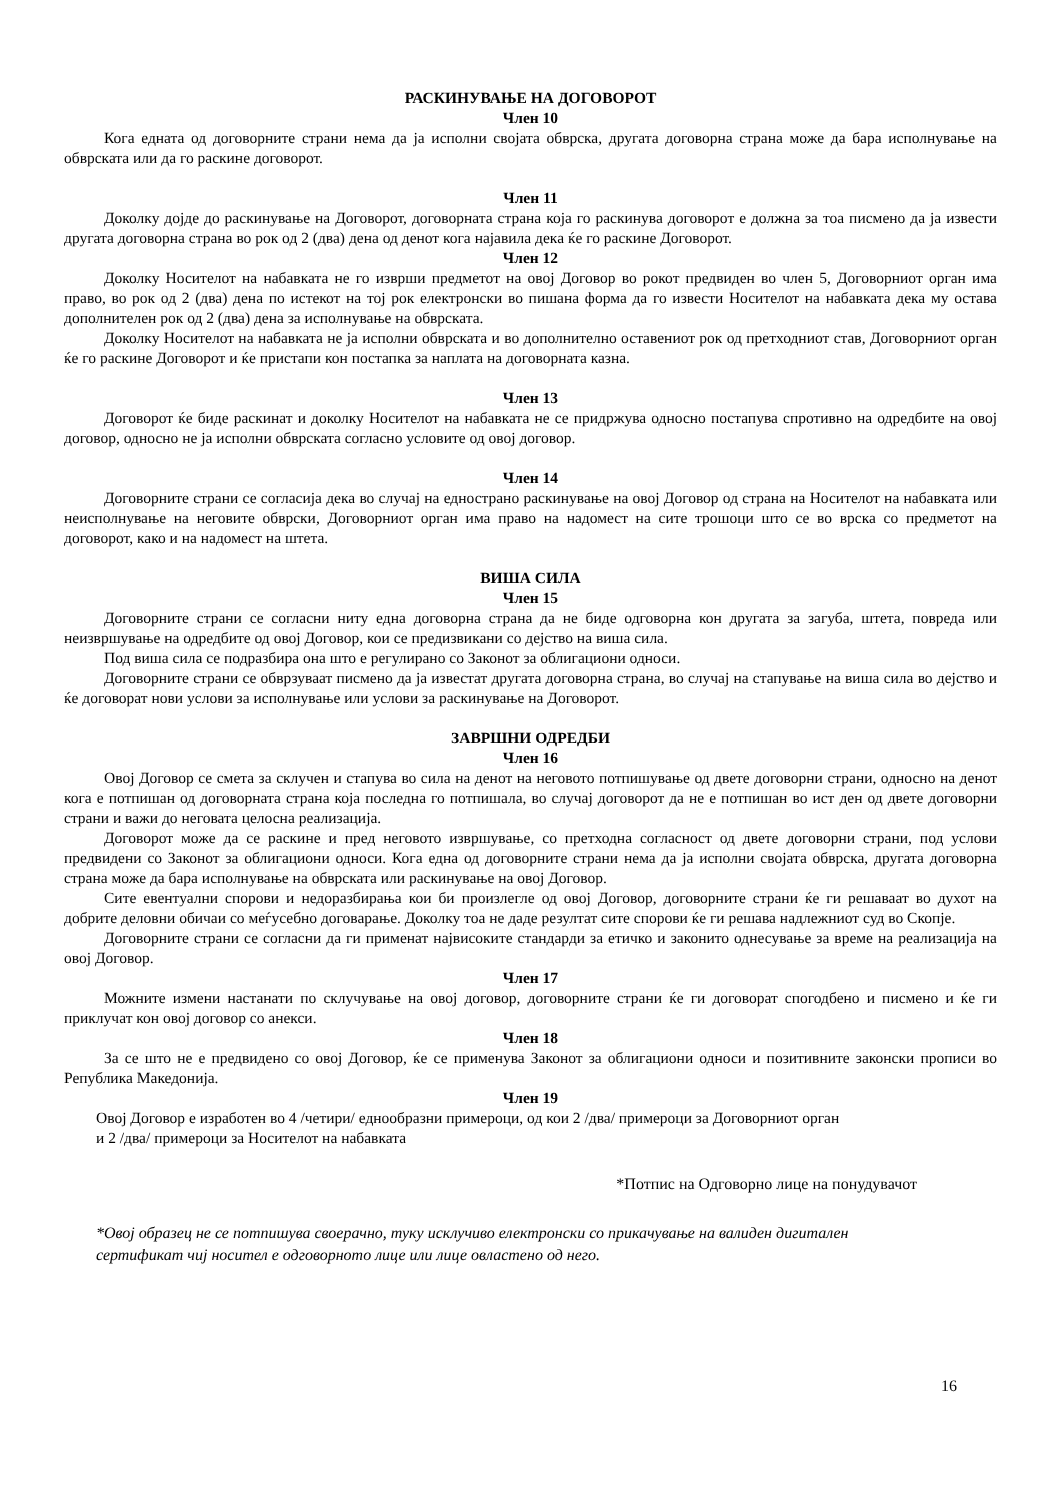РАСКИНУВАЊЕ НА ДОГОВОРОТ
Член 10
Кога едната од договорните страни нема да ја исполни својата обврска, другата договорна страна може да бара исполнување на обврската или да го раскине договорот.
Член 11
Доколку дојде до раскинување на Договорот, договорната страна која го раскинува договорот е должна за тоа писмено да ја извести другата договорна страна во рок од 2 (два) дена од денот кога најавила дека ќе го раскине Договорот.
Член 12
Доколку Носителот на набавката не го изврши предметот на овој Договор во рокот предвиден во член 5, Договорниот орган има право, во рок од 2 (два) дена по истекот на тој рок електронски во пишана форма да го извести Носителот на набавката дека му остава дополнителен рок од 2 (два) дена за исполнување на обврската.
Доколку Носителот на набавката не ја исполни обврската и во дополнително оставениот рок од претходниот став, Договорниот орган ќе го раскине Договорот и ќе пристапи кон постапка за наплата на договорната казна.
Член 13
Договорот ќе биде раскинат и доколку Носителот на набавката не се придржува односно постапува спротивно на одредбите на овој договор, односно не ја исполни обврската согласно условите од овој договор.
Член 14
Договорните страни се согласија дека во случај на еднострано раскинување на овој Договор од страна на Носителот на набавката или неисполнување на неговите обврски, Договорниот орган има право на надомест на сите трошоци што се во врска со предметот на договорот, како и на надомест на штета.
ВИША СИЛА
Член 15
Договорните страни се согласни ниту една договорна страна да не биде одговорна кон другата за загуба, штета, повреда или неизвршување на одредбите од овој Договор, кои се предизвикани со дејство на виша сила.
Под виша сила се подразбира она што е регулирано со Законот за облигациони односи.
Договорните страни се обврзуваат писмено да ја известат другата договорна страна, во случај на стапување на виша сила во дејство и ќе договорат нови услови за исполнување или услови за раскинување на Договорот.
ЗАВРШНИ ОДРЕДБИ
Член 16
Овој Договор се смета за склучен и стапува во сила на денот на неговото потпишување од двете договорни страни, односно на денот кога е потпишан од договорната страна која последна го потпишала, во случај договорот да не е потпишан во ист ден од двете договорни страни и важи до неговата целосна реализација.
Договорот може да се раскине и пред неговото извршување, со претходна согласност од двете договорни страни, под услови предвидени со Законот за облигациони односи. Кога една од договорните страни нема да ја исполни својата обврска, другата договорна страна може да бара исполнување на обврската или раскинување на овој Договор.
Сите евентуални спорови и недоразбирања кои би произлегле од овој Договор, договорните страни ќе ги решаваат во духот на добрите деловни обичаи со меѓусебно договарање. Доколку тоа не даде резултат сите спорови ќе ги решава надлежниот суд во Скопје.
Договорните страни се согласни да ги применат највисоките стандарди за етичко и законито однесување за време на реализација на овој Договор.
Член 17
Можните измени настанати по склучување на овој договор, договорните страни ќе ги договорат спогодбено и писмено и ќе ги приклучат кон овој договор со анекси.
Член 18
За се што не е предвидено со овој Договор, ќе се применува Законот за облигациони односи и позитивните законски прописи во Република Македонија.
Член 19
Овој Договор е изработен во 4 /четири/ еднообразни примероци, од кои 2 /два/ примероци за Договорниот орган
и 2 /два/ примероци за Носителот на набавката
*Потпис на Одговорно лице на понудувачот
*Овој образец не се потпишува своерачно, туку исклучиво електронски со прикачување на валиден дигитален сертификат чиј носител е одговорното лице или лице овластено од него.
16